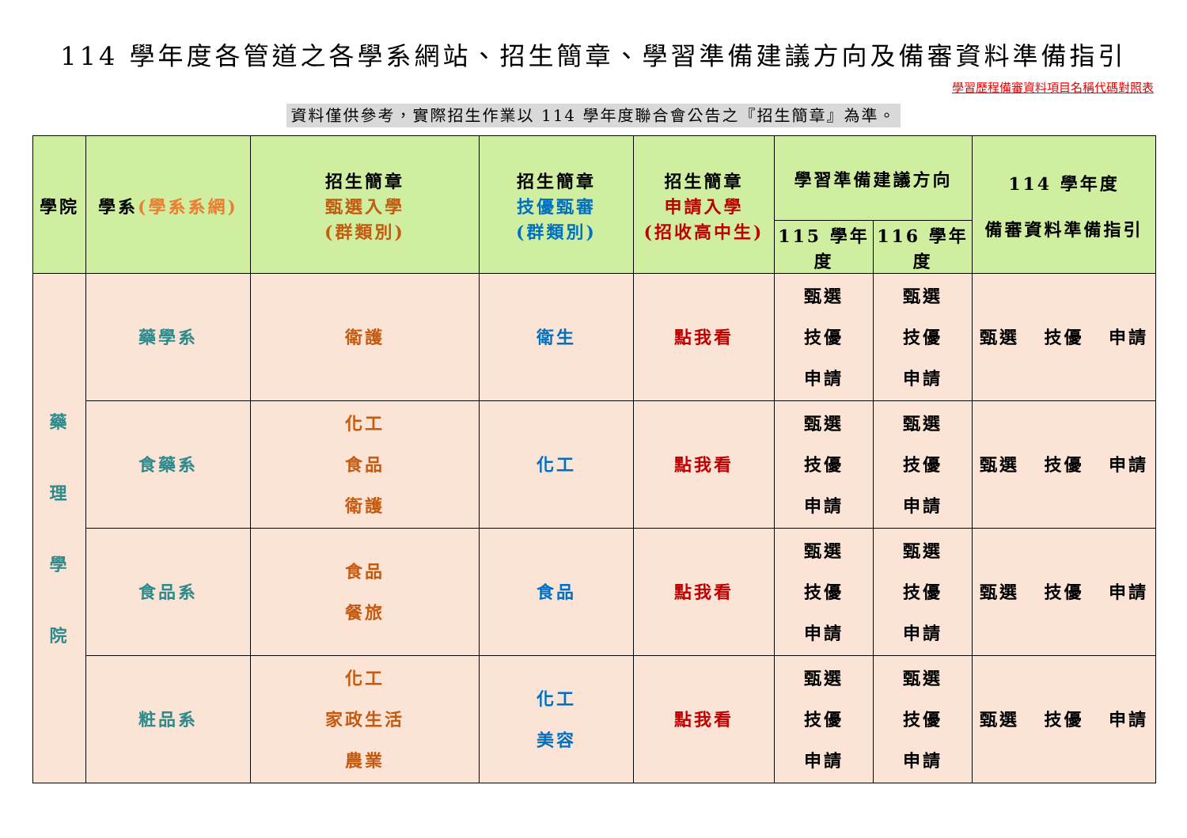114 學年度各管道之各學系網站、招生簡章、學習準備建議方向及備審資料準備指引
學習歷程備審資料項目名稱代碼對照表
資料僅供參考，實際招生作業以 114 學年度聯合會公告之『招生簡章』為準。
| 學院 | 學系 (學系系網) | 招生簡章 甄選入學 (群類別) | 招生簡章 技優甄審 (群類別) | 招生簡章 申請入學 (招收高中生) | 學習準備建議方向 | | 114 學年度 備審資料準備指引 |
| --- | --- | --- | --- | --- | --- | --- | --- |
| | | | | | 115 學年度 | 116 學年度 | |
| 藥 理 學 院 | 藥學系 | 衛護 | 衛生 | 點我看 | 甄選 技優 申請 | 甄選 技優 申請 | 甄選 技優 申請 |
| | 食藥系 | 化工 食品 衛護 | 化工 | 點我看 | 甄選 技優 申請 | 甄選 技優 申請 | 甄選 技優 申請 |
| | 食品系 | 食品 餐旅 | 食品 | 點我看 | 甄選 技優 申請 | 甄選 技優 申請 | 甄選 技優 申請 |
| | 粧品系 | 化工 家政生活 農業 | 化工 美容 | 點我看 | 甄選 技優 申請 | 甄選 技優 申請 | 甄選 技優 申請 |